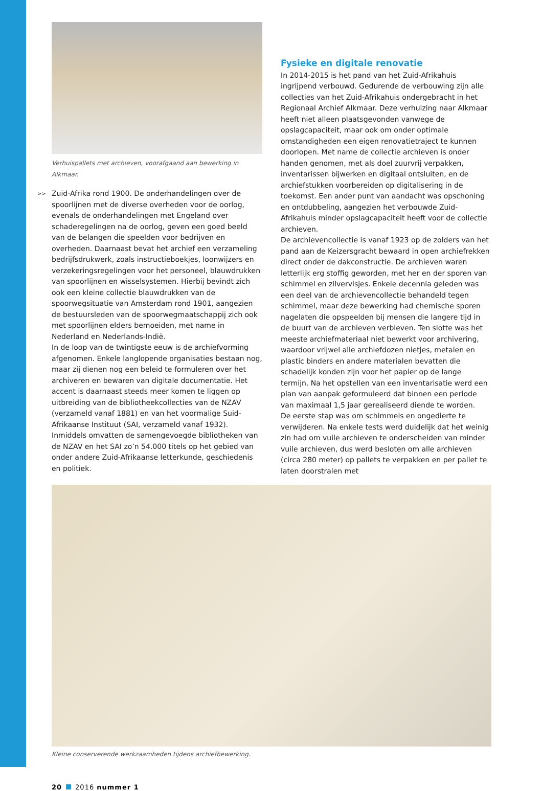Verhuispallets met archieven, voorafgaand aan bewerking in Alkmaar.
>> Zuid-Afrika rond 1900. De onderhandelingen over de spoorlijnen met de diverse overheden voor de oorlog, evenals de onderhandelingen met Engeland over schaderegelingen na de oorlog, geven een goed beeld van de belangen die speelden voor bedrijven en overheden. Daarnaast bevat het archief een verzameling bedrijfsdrukwerk, zoals instructieboekjes, loonwijzers en verzekeringsregelingen voor het personeel, blauwdrukken van spoorlijnen en wisselsystemen. Hierbij bevindt zich ook een kleine collectie blauwdrukken van de spoorwegsituatie van Amsterdam rond 1901, aangezien de bestuursleden van de spoorwegmaatschappij zich ook met spoorlijnen elders bemoeiden, met name in Nederland en Nederlands-Indië.
In de loop van de twintigste eeuw is de archiefvorming afgenomen. Enkele langlopende organisaties bestaan nog, maar zij dienen nog een beleid te formuleren over het archiveren en bewaren van digitale documentatie. Het accent is daarnaast steeds meer komen te liggen op uitbreiding van de bibliotheekcollecties van de NZAV (verzameld vanaf 1881) en van het voormalige Suid-Afrikaanse Instituut (SAI, verzameld vanaf 1932). Inmiddels omvatten de samengevoegde bibliotheken van de NZAV en het SAI zo’n 54.000 titels op het gebied van onder andere Zuid-Afrikaanse letterkunde, geschiedenis en politiek.
Fysieke en digitale renovatie
In 2014-2015 is het pand van het Zuid-Afrikahuis ingrijpend verbouwd. Gedurende de verbouwing zijn alle collecties van het Zuid-Afrikahuis ondergebracht in het Regionaal Archief Alkmaar. Deze verhuizing naar Alkmaar heeft niet alleen plaatsgevonden vanwege de opslagcapaciteit, maar ook om onder optimale omstandigheden een eigen renovatietraject te kunnen doorlopen. Met name de collectie archieven is onder handen genomen, met als doel zuurvrij verpakken, inventarissen bijwerken en digitaal ontsluiten, en de archiefstukken voorbereiden op digitalisering in de toekomst. Een ander punt van aandacht was opschoning en ontdubbeling, aangezien het verbouwde Zuid-Afrikahuis minder opslagcapaciteit heeft voor de collectie archieven.
De archievencollectie is vanaf 1923 op de zolders van het pand aan de Keizersgracht bewaard in open archiefrekken direct onder de dakconstructie. De archieven waren letterlijk erg stoffig geworden, met her en der sporen van schimmel en zilvervisjes. Enkele decennia geleden was een deel van de archievencollectie behandeld tegen schimmel, maar deze bewerking had chemische sporen nagelaten die opspeelden bij mensen die langere tijd in de buurt van de archieven verbleven. Ten slotte was het meeste archiefmateriaal niet bewerkt voor archivering, waardoor vrijwel alle archiefdozen nietjes, metalen en plastic binders en andere materialen bevatten die schadelijk konden zijn voor het papier op de lange termijn. Na het opstellen van een inventarisatie werd een plan van aanpak geformuleerd dat binnen een periode van maximaal 1,5 jaar gerealiseerd diende te worden.
De eerste stap was om schimmels en ongedierte te verwijderen. Na enkele tests werd duidelijk dat het weinig zin had om vuile archieven te onderscheiden van minder vuile archieven, dus werd besloten om alle archieven (circa 280 meter) op pallets te verpakken en per pallet te laten doorstralen met
Kleine conserverende werkzaamheden tijdens archiefbewerking.
20 2016 nummer 1